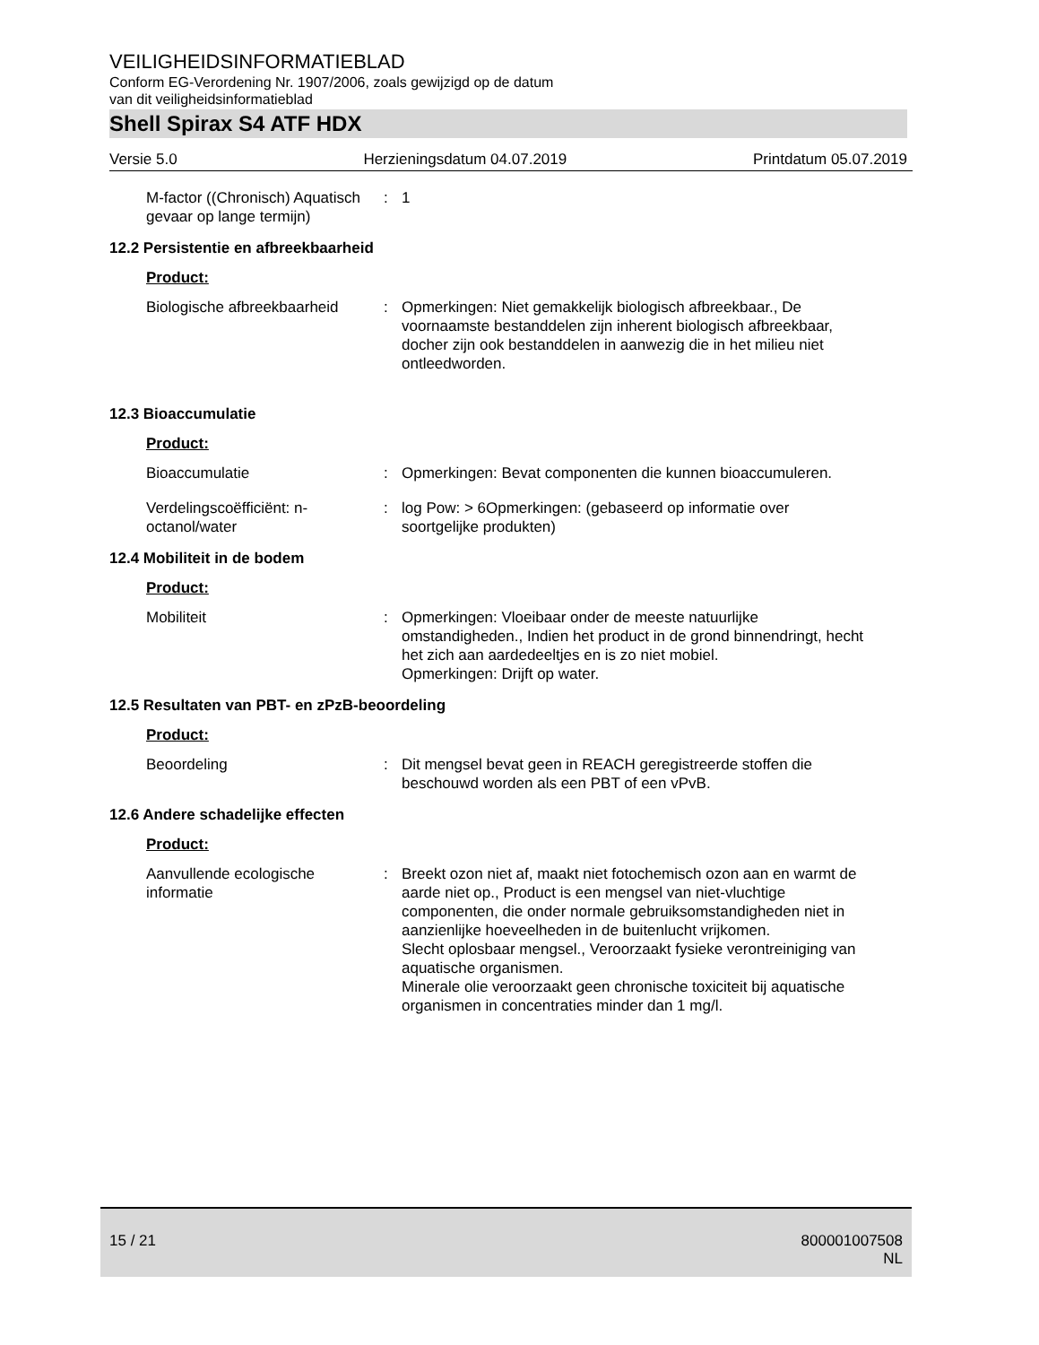VEILIGHEIDSINFORMATIEBLAD
Conform EG-Verordening Nr. 1907/2006, zoals gewijzigd op de datum
van dit veiligheidsinformatieblad
Shell Spirax S4 ATF HDX
Versie 5.0 Herzieningsdatum 04.07.2019 Printdatum 05.07.2019
M-factor ((Chronisch) Aquatisch gevaar op lange termijn)
: 1
12.2 Persistentie en afbreekbaarheid
Product:
Biologische afbreekbaarheid
: Opmerkingen: Niet gemakkelijk biologisch afbreekbaar., De voornaamste bestanddelen zijn inherent biologisch afbreekbaar, docher zijn ook bestanddelen in aanwezig die in het milieu niet ontleedworden.
12.3 Bioaccumulatie
Product:
Bioaccumulatie : Opmerkingen: Bevat componenten die kunnen bioaccumuleren.
Verdelingscoëfficiënt: n-octanol/water
: log Pow: > 6Opmerkingen: (gebaseerd op informatie over soortgelijke produkten)
12.4 Mobiliteit in de bodem
Product:
Mobiliteit : Opmerkingen: Vloeibaar onder de meeste natuurlijke omstandigheden., Indien het product in de grond binnendringt, hecht het zich aan aardedeeltjes en is zo niet mobiel.
Opmerkingen: Drijft op water.
12.5 Resultaten van PBT- en zPzB-beoordeling
Product:
Beoordeling : Dit mengsel bevat geen in REACH geregistreerde stoffen die beschouwd worden als een PBT of een vPvB.
12.6 Andere schadelijke effecten
Product:
Aanvullende ecologische informatie
: Breekt ozon niet af, maakt niet fotochemisch ozon aan en warmt de aarde niet op., Product is een mengsel van niet-vluchtige componenten, die onder normale gebruiksomstandigheden niet in aanzienlijke hoeveelheden in de buitenlucht vrijkomen.
Slecht oplosbaar mengsel., Veroorzaakt fysieke verontreiniging van aquatische organismen.
Minerale olie veroorzaakt geen chronische toxiciteit bij aquatische organismen in concentraties minder dan 1 mg/l.
15 / 21
800001007508
NL